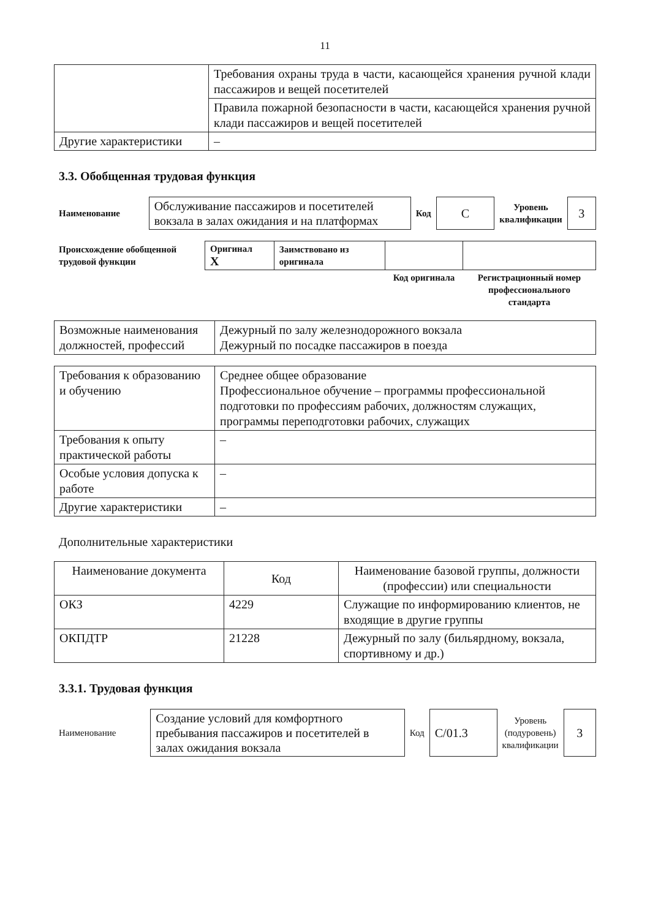11
| | Требования охраны труда в части, касающейся хранения ручной клади пассажиров и вещей посетителей |
| | Правила пожарной безопасности в части, касающейся хранения ручной клади пассажиров и вещей посетителей |
| Другие характеристики | – |
3.3. Обобщенная трудовая функция
| Наименование | Обслуживание пассажиров и посетителей вокзала в залах ожидания и на платформах | Код | C | Уровень квалификации | 3 |
| Происхождение обобщенной трудовой функции | Оригинал X | Заимствовано из оригинала | | |
| | | | Код оригинала | Регистрационный номер профессионального стандарта |
| Возможные наименования должностей, профессий | Дежурный по залу железнодорожного вокзала Дежурный по посадке пассажиров в поезда |
| Требования к образованию и обучению | Среднее общее образование Профессиональное обучение – программы профессиональной подготовки по профессиям рабочих, должностям служащих, программы переподготовки рабочих, служащих |
| Требования к опыту практической работы | – |
| Особые условия допуска к работе | – |
| Другие характеристики | – |
Дополнительные характеристики
| Наименование документа | Код | Наименование базовой группы, должности (профессии) или специальности |
| --- | --- | --- |
| ОКЗ | 4229 | Служащие по информированию клиентов, не входящие в другие группы |
| ОКПДТР | 21228 | Дежурный по залу (бильярдному, вокзала, спортивному и др.) |
3.3.1. Трудовая функция
| Наименование | Создание условий для комфортного пребывания пассажиров и посетителей в залах ожидания вокзала | Код | C/01.3 | Уровень (подуровень) квалификации | 3 |